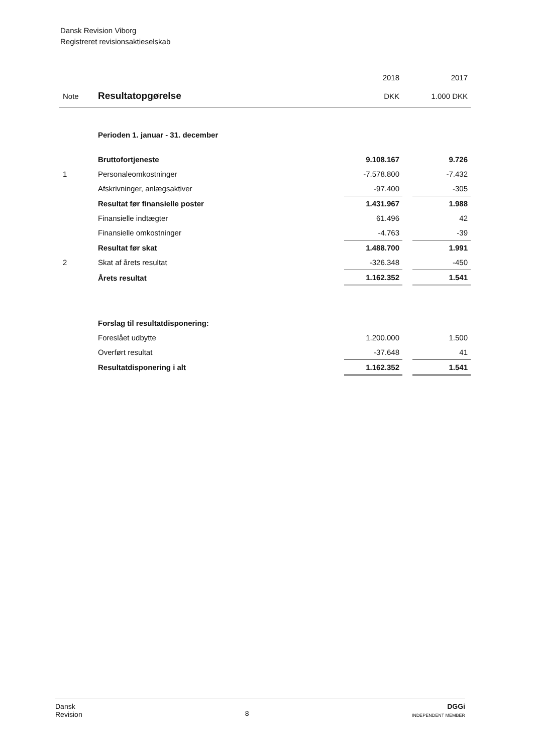Dansk Revision Viborg
Registreret revisionsaktieselskab
| | | 2018 | | 2017 |
| --- | --- | --- | --- | --- |
| Note | Resultatopgørelse | DKK | | 1.000 DKK |
| | Perioden 1. januar - 31. december | | | |
| | Bruttofortjeneste | 9.108.167 | | 9.726 |
| 1 | Personaleomkostninger | -7.578.800 | | -7.432 |
| | Afskrivninger, anlægsaktiver | -97.400 | | -305 |
| | Resultat før finansielle poster | 1.431.967 | | 1.988 |
| | Finansielle indtægter | 61.496 | | 42 |
| | Finansielle omkostninger | -4.763 | | -39 |
| | Resultat før skat | 1.488.700 | | 1.991 |
| 2 | Skat af årets resultat | -326.348 | | -450 |
| | Årets resultat | 1.162.352 | | 1.541 |
| | Forslag til resultatdisponering: | | | |
| | Foreslået udbytte | 1.200.000 | | 1.500 |
| | Overført resultat | -37.648 | | 41 |
| | Resultatdisponering i alt | 1.162.352 | | 1.541 |
Dansk
Revision
8
DGGi
INDEPENDENT MEMBER